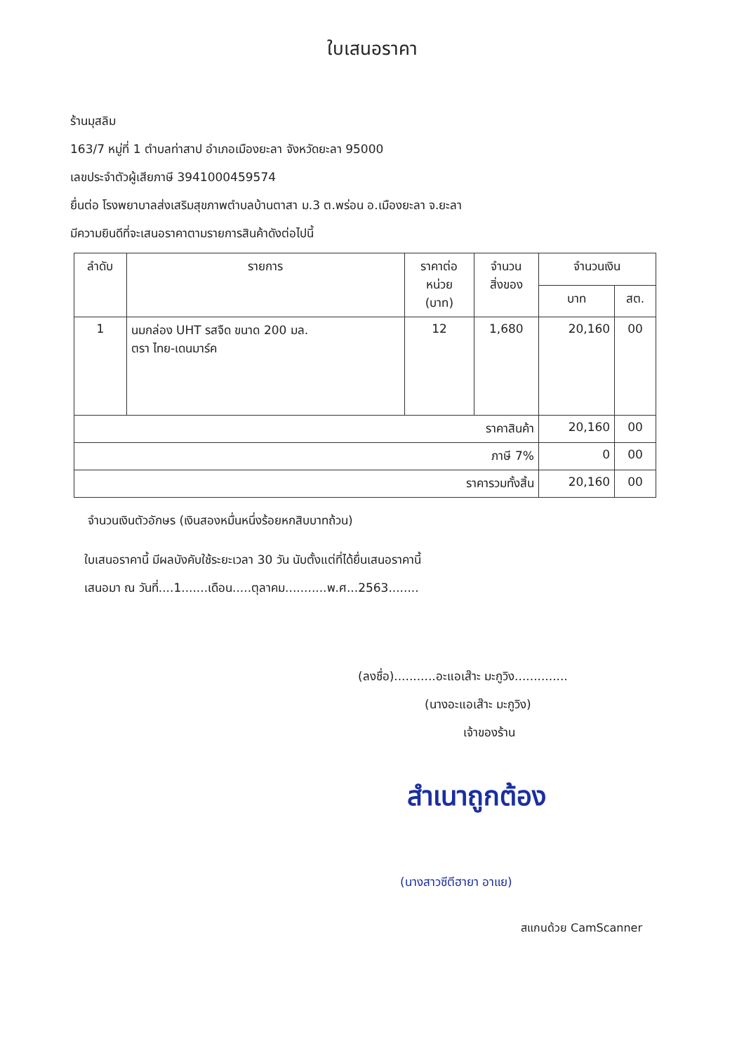ใบเสนอราคา
ร้านมุสลิม
163/7 หมู่ที่ 1 ตำบลท่าสาป อำเภอเมืองยะลา จังหวัดยะลา 95000
เลขประจำตัวผู้เสียภาษี 3941000459574
ยื่นต่อ โรงพยาบาลส่งเสริมสุขภาพตำบลบ้านตาสา ม.3 ต.พร่อน อ.เมืองยะลา จ.ยะลา
มีความยินดีที่จะเสนอราคาตามรายการสินค้าดังต่อไปนี้
| ลำดับ | รายการ | ราคาต่อ หน่วย (บาท) | จำนวน สิ่งของ | จำนวนเงิน | |
| --- | --- | --- | --- | --- | --- |
| | | | | บาท | สต. |
| 1 | นมกล่อง UHT รสจืด ขนาด 200 มล. ตรา ไทย-เดนมาร์ค | 12 | 1,680 | 20,160 | 00 |
| ราคาสินค้า | | | | 20,160 | 00 |
| ภาษี 7% | | | | 0 | 00 |
| ราคารวมทั้งสิ้น | | | | 20,160 | 00 |
จำนวนเงินตัวอักษร (เงินสองหมื่นหนึ่งร้อยหกสิบบาทถ้วน)
ใบเสนอราคานี้ มีผลบังคับใช้ระยะเวลา 30 วัน นับตั้งแต่ที่ได้ยื่นเสนอราคานี้
เสนอมา ณ วันที่....1.......เดือน.....ตุลาคม...........พ.ศ...2563........
(ลงชื่อ)...........อะแอเส๊าะ มะกูวิง..............
(นางอะแอเส๊าะ มะกูวิง)
เจ้าของร้าน
สำเนาถูกต้อง
(นางสาวซีตีฮายา อาแย)
สแกนด้วย CamScanner